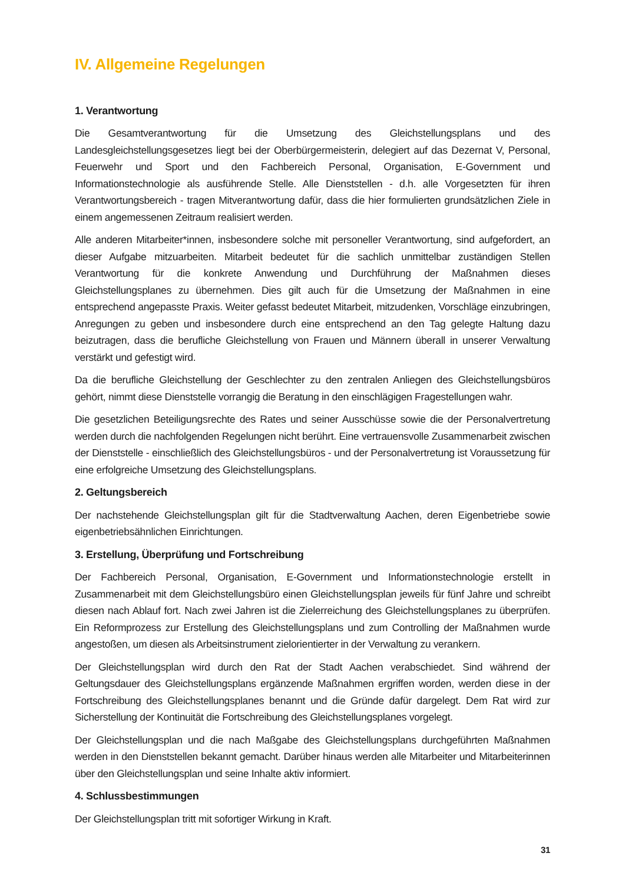IV. Allgemeine Regelungen
1. Verantwortung
Die Gesamtverantwortung für die Umsetzung des Gleichstellungsplans und des Landesgleichstellungsgesetzes liegt bei der Oberbürgermeisterin, delegiert auf das Dezernat V, Personal, Feuerwehr und Sport und den Fachbereich Personal, Organisation, E-Government und Informationstechnologie als ausführende Stelle. Alle Dienststellen - d.h. alle Vorgesetzten für ihren Verantwortungsbereich - tragen Mitverantwortung dafür, dass die hier formulierten grundsätzlichen Ziele in einem angemessenen Zeitraum realisiert werden.
Alle anderen Mitarbeiter*innen, insbesondere solche mit personeller Verantwortung, sind aufgefordert, an dieser Aufgabe mitzuarbeiten. Mitarbeit bedeutet für die sachlich unmittelbar zuständigen Stellen Verantwortung für die konkrete Anwendung und Durchführung der Maßnahmen dieses Gleichstellungsplanes zu übernehmen. Dies gilt auch für die Umsetzung der Maßnahmen in eine entsprechend angepasste Praxis. Weiter gefasst bedeutet Mitarbeit, mitzudenken, Vorschläge einzubringen, Anregungen zu geben und insbesondere durch eine entsprechend an den Tag gelegte Haltung dazu beizutragen, dass die berufliche Gleichstellung von Frauen und Männern überall in unserer Verwaltung verstärkt und gefestigt wird.
Da die berufliche Gleichstellung der Geschlechter zu den zentralen Anliegen des Gleichstellungsbüros gehört, nimmt diese Dienststelle vorrangig die Beratung in den einschlägigen Fragestellungen wahr.
Die gesetzlichen Beteiligungsrechte des Rates und seiner Ausschüsse sowie die der Personalvertretung werden durch die nachfolgenden Regelungen nicht berührt. Eine vertrauensvolle Zusammenarbeit zwischen der Dienststelle - einschließlich des Gleichstellungsbüros - und der Personalvertretung ist Voraussetzung für eine erfolgreiche Umsetzung des Gleichstellungsplans.
2. Geltungsbereich
Der nachstehende Gleichstellungsplan gilt für die Stadtverwaltung Aachen, deren Eigenbetriebe sowie eigenbetriebsähnlichen Einrichtungen.
3. Erstellung, Überprüfung und Fortschreibung
Der Fachbereich Personal, Organisation, E-Government und Informationstechnologie erstellt in Zusammenarbeit mit dem Gleichstellungsbüro einen Gleichstellungsplan jeweils für fünf Jahre und schreibt diesen nach Ablauf fort. Nach zwei Jahren ist die Zielerreichung des Gleichstellungsplanes zu überprüfen. Ein Reformprozess zur Erstellung des Gleichstellungsplans und zum Controlling der Maßnahmen wurde angestoßen, um diesen als Arbeitsinstrument zielorientierter in der Verwaltung zu verankern.
Der Gleichstellungsplan wird durch den Rat der Stadt Aachen verabschiedet. Sind während der Geltungsdauer des Gleichstellungsplans ergänzende Maßnahmen ergriffen worden, werden diese in der Fortschreibung des Gleichstellungsplanes benannt und die Gründe dafür dargelegt. Dem Rat wird zur Sicherstellung der Kontinuität die Fortschreibung des Gleichstellungsplanes vorgelegt.
Der Gleichstellungsplan und die nach Maßgabe des Gleichstellungsplans durchgeführten Maßnahmen werden in den Dienststellen bekannt gemacht. Darüber hinaus werden alle Mitarbeiter und Mitarbeiterinnen über den Gleichstellungsplan und seine Inhalte aktiv informiert.
4. Schlussbestimmungen
Der Gleichstellungsplan tritt mit sofortiger Wirkung in Kraft.
31